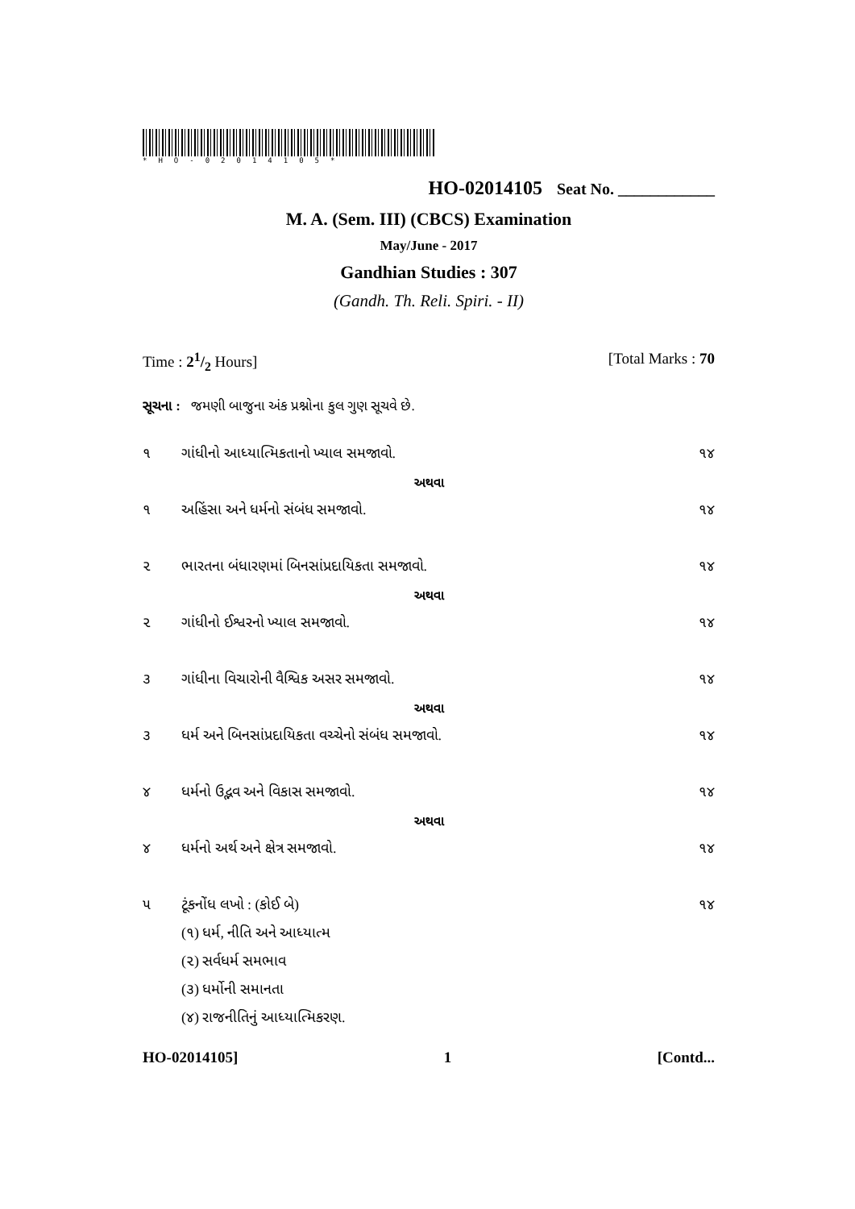*HO-02014105*
HO-02014105 Seat No. ____________
M. A. (Sem. III) (CBCS) Examination
May/June - 2017
Gandhian Studies : 307
(Gandh. Th. Reli. Spiri. - II)
Time : 21/2 Hours] [Total Marks : 70
સૂચના : જમણી બાજુના અંક પ્રશ્નોના કુલ ગુણ સૂચવે છે.
૧ ગાંધીનો આધ્યાત્મિકતાનો ખ્યાલ સમજાવો. ૧૪
અથવા
૧ અહિંસા અને ધર્મનો સંબંધ સમજાવો. ૧૪
૨ ભારતના બંધારણમાં બિનસાંપ્રદાયિકતા સમજાવો. ૧૪
અથવા
૨ ગાંધીનો ઈશ્વરનો ખ્યાલ સમજાવો. ૧૪
૩ ગાંધીના વિચારોની વૈશ્વિક અસર સમજાવો. ૧૪
અથવા
૩ ધર્મ અને બિનસાંપ્રદાયિકતા વચ્ચેનો સંબંધ સમજાવો. ૧૪
૪ ધર્મનો ઉદ્ભવ અને વિકાસ સમજાવો. ૧૪
અથવા
૪ ધર્મનો અર્થ અને ક્ષેત્ર સમજાવો. ૧૪
૫ ટૂંકનોંધ લખો : (કોઈ બે) ૧૪
(૧) ધર્મ, નીતિ અને આધ્યાત્મ
(૨) સર્વધર્મ સમભાવ
(૩) ધર્મોની સમાનતા
(૪) રાજનીતિનું આધ્યાત્મિકરણ.
HO-02014105] 1 [Contd...